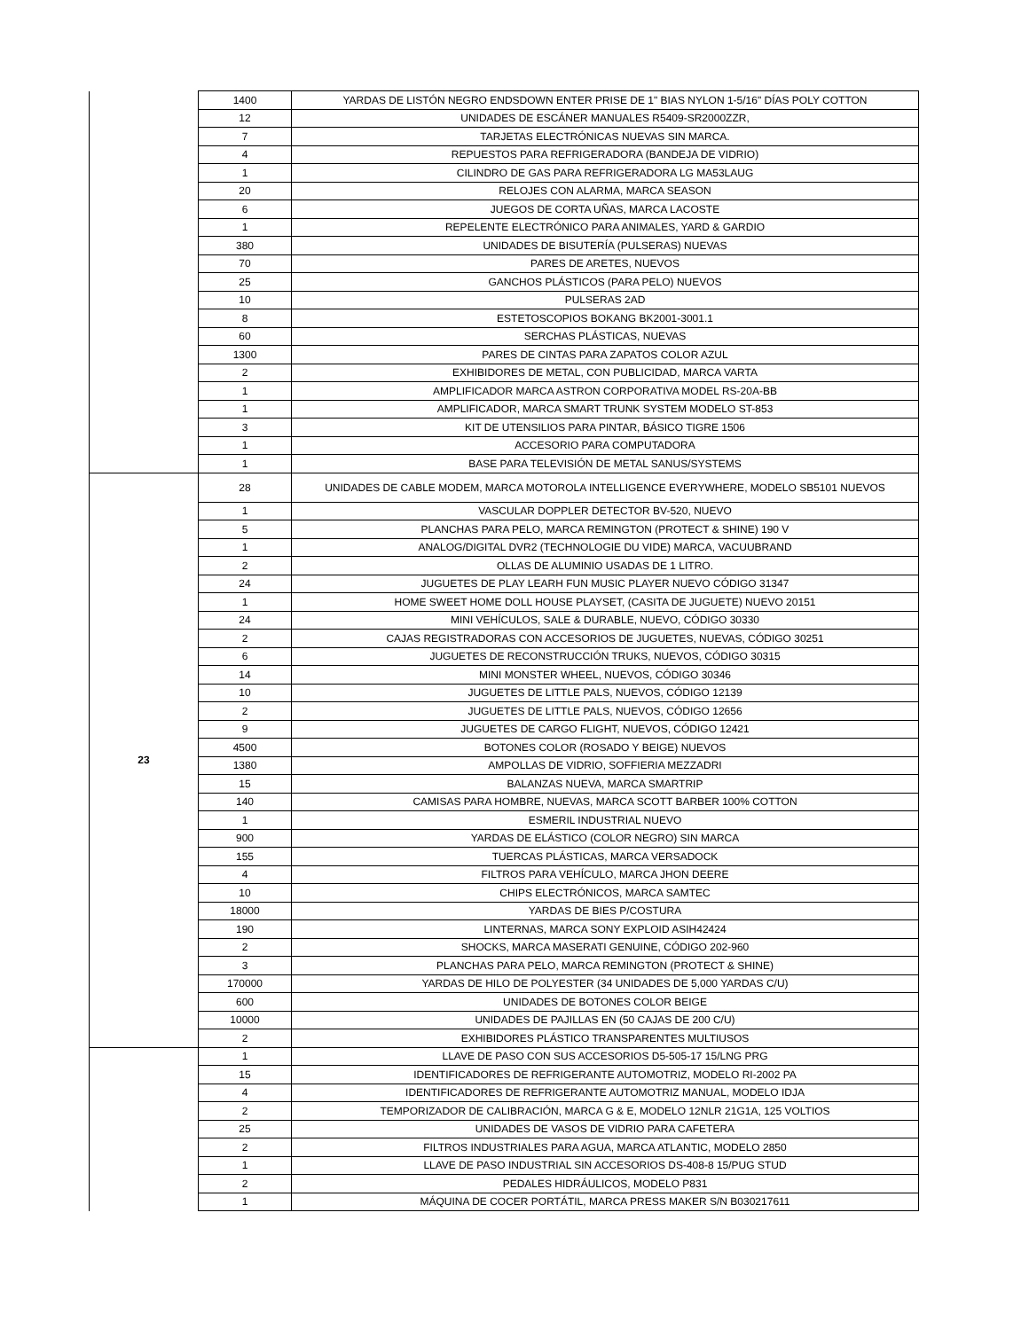| | 1400 | YARDAS DE LISTÓN NEGRO ENDSDOWN ENTER PRISE DE 1" BIAS NYLON 1-5/16" DÍAS POLY COTTON |
| | 12 | UNIDADES DE ESCÁNER MANUALES R5409-SR2000ZZR, |
| | 7 | TARJETAS ELECTRÓNICAS NUEVAS SIN MARCA. |
| | 4 | REPUESTOS PARA REFRIGERADORA (BANDEJA DE VIDRIO) |
| | 1 | CILINDRO DE GAS PARA REFRIGERADORA LG MA53LAUG |
| | 20 | RELOJES CON ALARMA, MARCA SEASON |
| | 6 | JUEGOS DE CORTA UÑAS, MARCA LACOSTE |
| | 1 | REPELENTE ELECTRÓNICO PARA ANIMALES, YARD & GARDIO |
| | 380 | UNIDADES DE BISUTERÍA (PULSERAS) NUEVAS |
| | 70 | PARES DE ARETES, NUEVOS |
| | 25 | GANCHOS PLÁSTICOS (PARA PELO) NUEVOS |
| | 10 | PULSERAS 2AD |
| | 8 | ESTETOSCOPIOS BOKANG BK2001-3001.1 |
| | 60 | SERCHAS PLÁSTICAS, NUEVAS |
| | 1300 | PARES DE CINTAS PARA ZAPATOS COLOR AZUL |
| | 2 | EXHIBIDORES DE METAL, CON PUBLICIDAD, MARCA VARTA |
| | 1 | AMPLIFICADOR MARCA ASTRON CORPORATIVA MODEL RS-20A-BB |
| | 1 | AMPLIFICADOR, MARCA SMART TRUNK SYSTEM MODELO ST-853 |
| | 3 | KIT DE UTENSILIOS PARA PINTAR, BÁSICO TIGRE 1506 |
| | 1 | ACCESORIO PARA COMPUTADORA |
| | 1 | BASE PARA TELEVISIÓN DE METAL SANUS/SYSTEMS |
| 23 | 28 | UNIDADES DE CABLE MODEM, MARCA MOTOROLA INTELLIGENCE EVERYWHERE, MODELO SB5101 NUEVOS |
| | 1 | VASCULAR DOPPLER DETECTOR BV-520, NUEVO |
| | 5 | PLANCHAS PARA PELO, MARCA REMINGTON (PROTECT & SHINE) 190 V |
| | 1 | ANALOG/DIGITAL DVR2 (TECHNOLOGIE DU VIDE) MARCA, VACUUBRAND |
| | 2 | OLLAS DE ALUMINIO USADAS DE 1 LITRO. |
| | 24 | JUGUETES DE PLAY LEARH FUN MUSIC PLAYER NUEVO CÓDIGO 31347 |
| | 1 | HOME SWEET HOME DOLL HOUSE PLAYSET, (CASITA DE JUGUETE) NUEVO 20151 |
| | 24 | MINI VEHÍCULOS, SALE & DURABLE, NUEVO, CÓDIGO 30330 |
| | 2 | CAJAS REGISTRADORAS CON ACCESORIOS DE JUGUETES, NUEVAS, CÓDIGO 30251 |
| | 6 | JUGUETES DE RECONSTRUCCIÓN TRUKS, NUEVOS, CÓDIGO 30315 |
| | 14 | MINI MONSTER WHEEL, NUEVOS, CÓDIGO 30346 |
| | 10 | JUGUETES DE LITTLE PALS, NUEVOS, CÓDIGO 12139 |
| | 2 | JUGUETES DE LITTLE PALS, NUEVOS, CÓDIGO 12656 |
| | 9 | JUGUETES DE CARGO FLIGHT, NUEVOS, CÓDIGO 12421 |
| | 4500 | BOTONES COLOR (ROSADO Y BEIGE) NUEVOS |
| | 1380 | AMPOLLAS DE VIDRIO, SOFFIERIA MEZZADRI |
| | 15 | BALANZAS NUEVA, MARCA SMARTRIP |
| | 140 | CAMISAS PARA HOMBRE, NUEVAS, MARCA SCOTT BARBER 100% COTTON |
| | 1 | ESMERIL INDUSTRIAL NUEVO |
| | 900 | YARDAS DE ELÁSTICO (COLOR NEGRO) SIN MARCA |
| | 155 | TUERCAS PLÁSTICAS, MARCA VERSADOCK |
| | 4 | FILTROS PARA VEHÍCULO, MARCA JHON DEERE |
| | 10 | CHIPS ELECTRÓNICOS, MARCA SAMTEC |
| | 18000 | YARDAS DE BIES P/COSTURA |
| | 190 | LINTERNAS, MARCA SONY EXPLOID ASIH42424 |
| | 2 | SHOCKS, MARCA MASERATI GENUINE, CÓDIGO 202-960 |
| | 3 | PLANCHAS PARA PELO, MARCA REMINGTON (PROTECT & SHINE) |
| | 170000 | YARDAS DE HILO DE POLYESTER (34 UNIDADES DE 5,000 YARDAS C/U) |
| | 600 | UNIDADES DE BOTONES COLOR BEIGE |
| | 10000 | UNIDADES DE PAJILLAS EN (50 CAJAS DE 200 C/U) |
| | 2 | EXHIBIDORES PLÁSTICO TRANSPARENTES MULTIUSOS |
| | 1 | LLAVE DE PASO CON SUS ACCESORIOS D5-505-17 15/LNG PRG |
| | 15 | IDENTIFICADORES DE REFRIGERANTE AUTOMOTRIZ, MODELO RI-2002 PA |
| | 4 | IDENTIFICADORES DE REFRIGERANTE AUTOMOTRIZ MANUAL, MODELO IDJA |
| | 2 | TEMPORIZADOR DE CALIBRACIÓN, MARCA G & E, MODELO 12NLR 21G1A, 125 VOLTIOS |
| | 25 | UNIDADES DE VASOS DE VIDRIO PARA CAFETERA |
| | 2 | FILTROS INDUSTRIALES PARA AGUA, MARCA ATLANTIC, MODELO 2850 |
| | 1 | LLAVE DE PASO INDUSTRIAL SIN ACCESORIOS DS-408-8 15/PUG STUD |
| | 2 | PEDALES HIDRÁULICOS, MODELO P831 |
| | 1 | MÁQUINA DE COCER PORTÁTIL, MARCA PRESS MAKER S/N B030217611 |